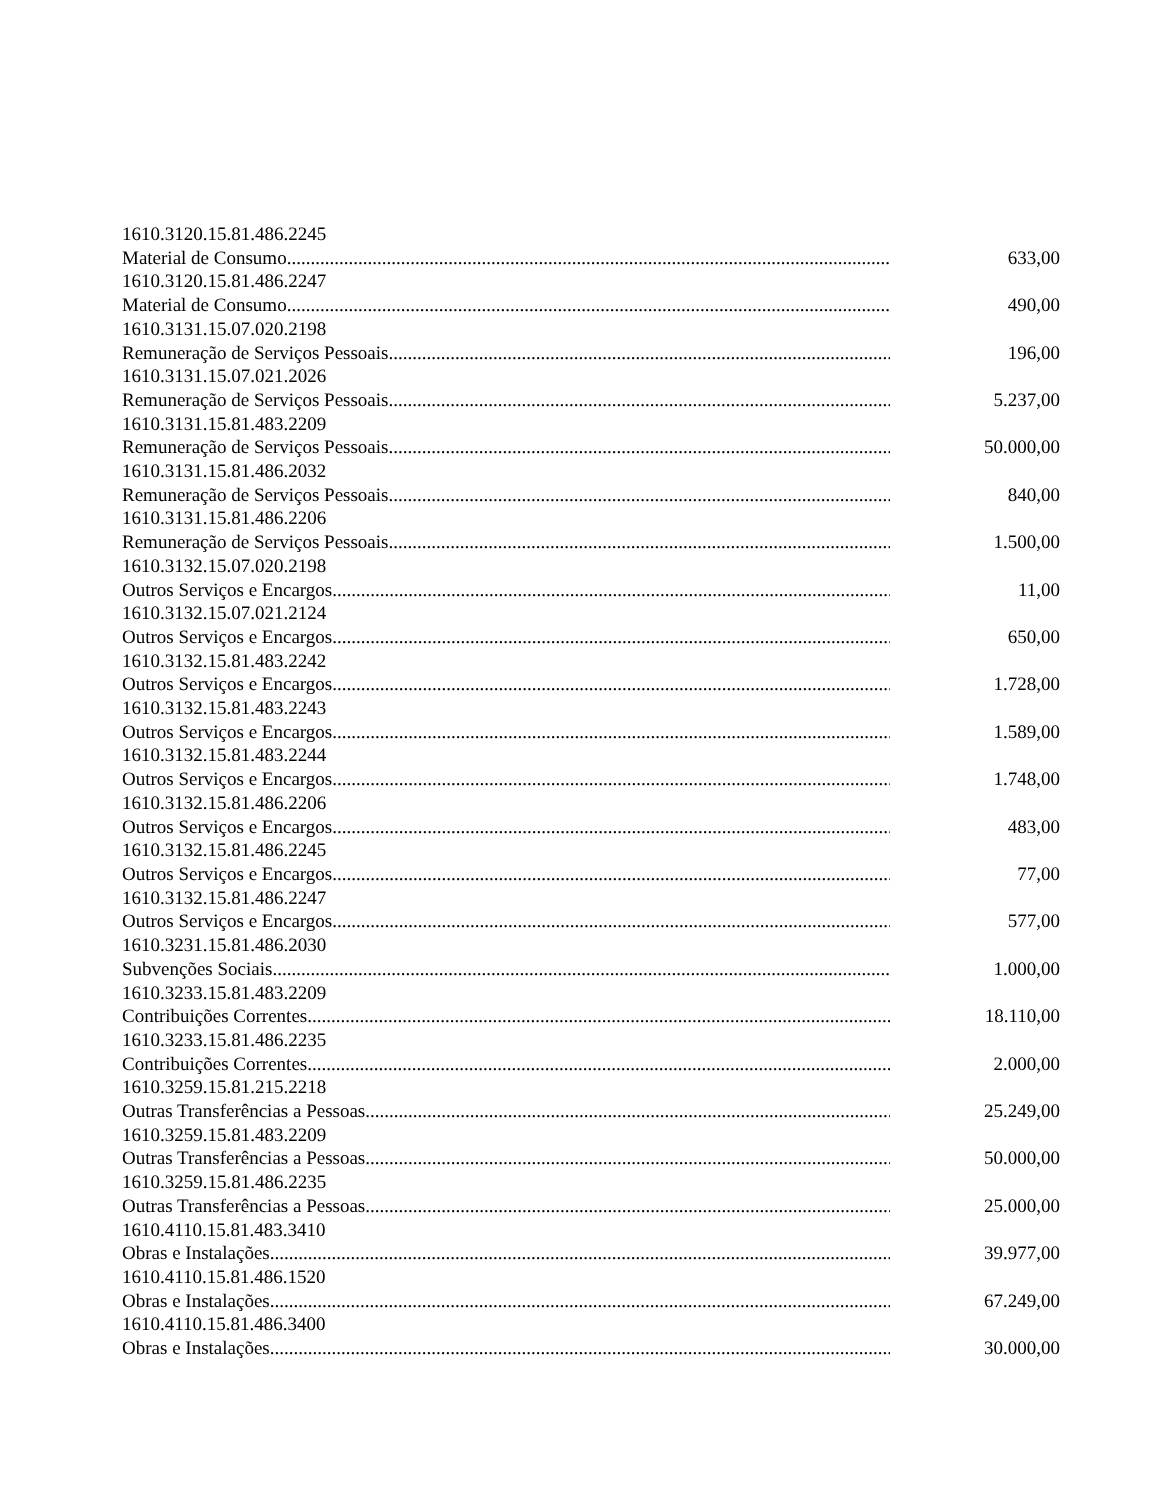| 1610.3120.15.81.486.2245 | |
| Material de Consumo | 633,00 |
| 1610.3120.15.81.486.2247 | |
| Material de Consumo | 490,00 |
| 1610.3131.15.07.020.2198 | |
| Remuneração de Serviços Pessoais | 196,00 |
| 1610.3131.15.07.021.2026 | |
| Remuneração de Serviços Pessoais | 5.237,00 |
| 1610.3131.15.81.483.2209 | |
| Remuneração de Serviços Pessoais | 50.000,00 |
| 1610.3131.15.81.486.2032 | |
| Remuneração de Serviços Pessoais | 840,00 |
| 1610.3131.15.81.486.2206 | |
| Remuneração de Serviços Pessoais | 1.500,00 |
| 1610.3132.15.07.020.2198 | |
| Outros Serviços e Encargos | 11,00 |
| 1610.3132.15.07.021.2124 | |
| Outros Serviços e Encargos | 650,00 |
| 1610.3132.15.81.483.2242 | |
| Outros Serviços e Encargos | 1.728,00 |
| 1610.3132.15.81.483.2243 | |
| Outros Serviços e Encargos | 1.589,00 |
| 1610.3132.15.81.483.2244 | |
| Outros Serviços e Encargos | 1.748,00 |
| 1610.3132.15.81.486.2206 | |
| Outros Serviços e Encargos | 483,00 |
| 1610.3132.15.81.486.2245 | |
| Outros Serviços e Encargos | 77,00 |
| 1610.3132.15.81.486.2247 | |
| Outros Serviços e Encargos | 577,00 |
| 1610.3231.15.81.486.2030 | |
| Subvenções Sociais | 1.000,00 |
| 1610.3233.15.81.483.2209 | |
| Contribuições Correntes | 18.110,00 |
| 1610.3233.15.81.486.2235 | |
| Contribuições Correntes | 2.000,00 |
| 1610.3259.15.81.215.2218 | |
| Outras Transferências a Pessoas | 25.249,00 |
| 1610.3259.15.81.483.2209 | |
| Outras Transferências a Pessoas | 50.000,00 |
| 1610.3259.15.81.486.2235 | |
| Outras Transferências a Pessoas | 25.000,00 |
| 1610.4110.15.81.483.3410 | |
| Obras e Instalações | 39.977,00 |
| 1610.4110.15.81.486.1520 | |
| Obras e Instalações | 67.249,00 |
| 1610.4110.15.81.486.3400 | |
| Obras e Instalações | 30.000,00 |